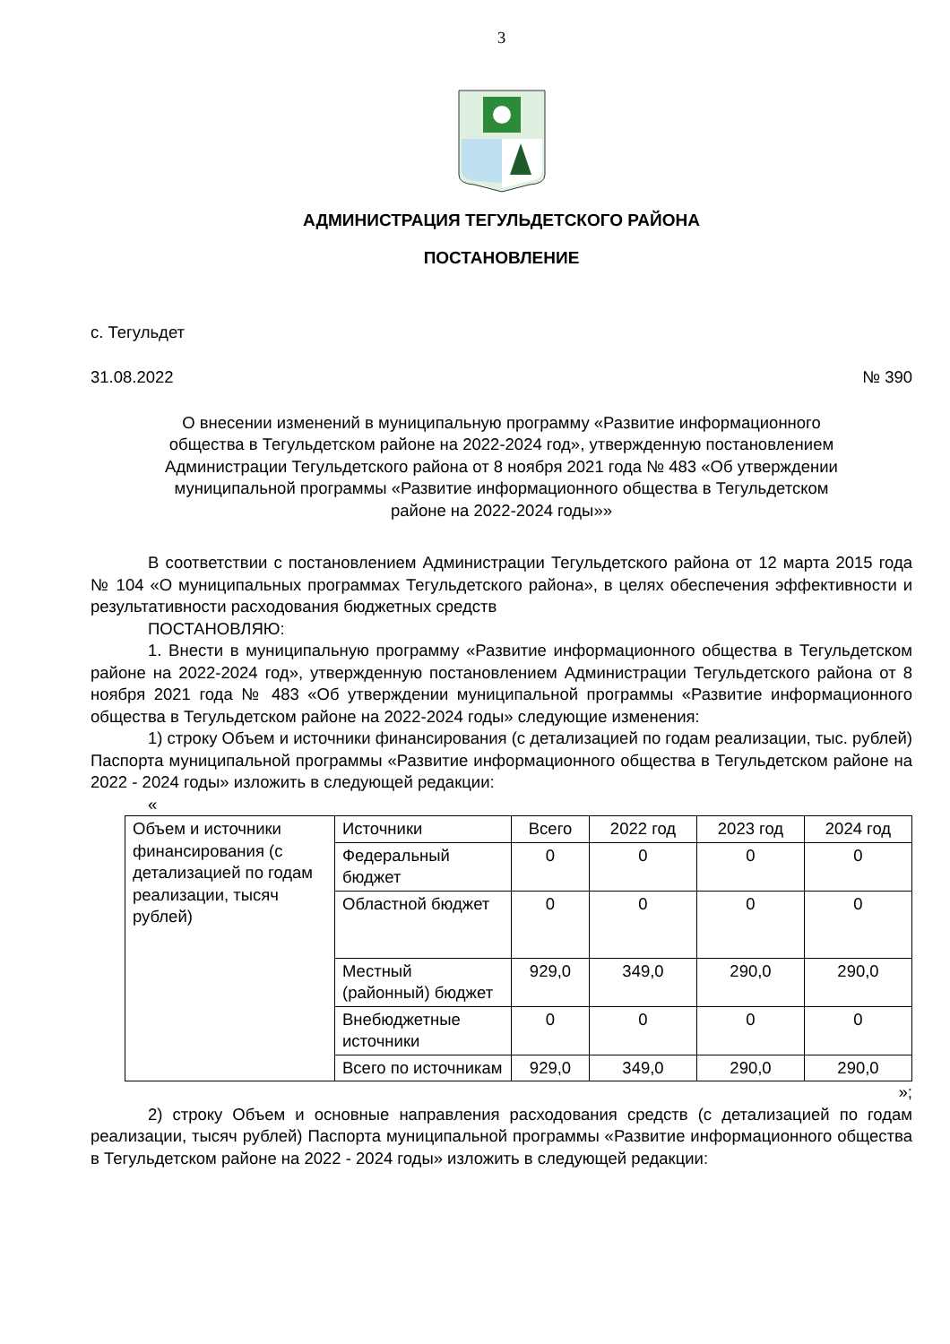3
АДМИНИСТРАЦИЯ ТЕГУЛЬДЕТСКОГО РАЙОНА
ПОСТАНОВЛЕНИЕ
с. Тегульдет
31.08.2022 № 390
О внесении изменений в муниципальную программу «Развитие информационного общества в Тегульдетском районе на 2022-2024 год», утвержденную постановлением Администрации Тегульдетского района от 8 ноября 2021 года № 483 «Об утверждении муниципальной программы «Развитие информационного общества в Тегульдетском районе на 2022-2024 годы»»
В соответствии с постановлением Администрации Тегульдетского района от 12 марта 2015 года № 104 «О муниципальных программах Тегульдетского района», в целях обеспечения эффективности и результативности расходования бюджетных средств
ПОСТАНОВЛЯЮ:
1. Внести в муниципальную программу «Развитие информационного общества в Тегульдетском районе на 2022-2024 год», утвержденную постановлением Администрации Тегульдетского района от 8 ноября 2021 года № 483 «Об утверждении муниципальной программы «Развитие информационного общества в Тегульдетском районе на 2022-2024 годы» следующие изменения:
1) строку Объем и источники финансирования (с детализацией по годам реализации, тыс. рублей) Паспорта муниципальной программы «Развитие информационного общества в Тегульдетском районе на 2022 - 2024 годы» изложить в следующей редакции:
«
| Объем и источники финансирования (с детализацией по годам реализации, тысяч рублей) | Источники | Всего | 2022 год | 2023 год | 2024 год |
| | Федеральный бюджет | 0 | 0 | 0 | 0 |
| | Областной бюджет | 0 | 0 | 0 | 0 |
| | Местный (районный) бюджет | 929,0 | 349,0 | 290,0 | 290,0 |
| | Внебюджетные источники | 0 | 0 | 0 | 0 |
| | Всего по источникам | 929,0 | 349,0 | 290,0 | 290,0 |
»;
2) строку Объем и основные направления расходования средств (с детализацией по годам реализации, тысяч рублей) Паспорта муниципальной программы «Развитие информационного общества в Тегульдетском районе на 2022 - 2024 годы» изложить в следующей редакции: